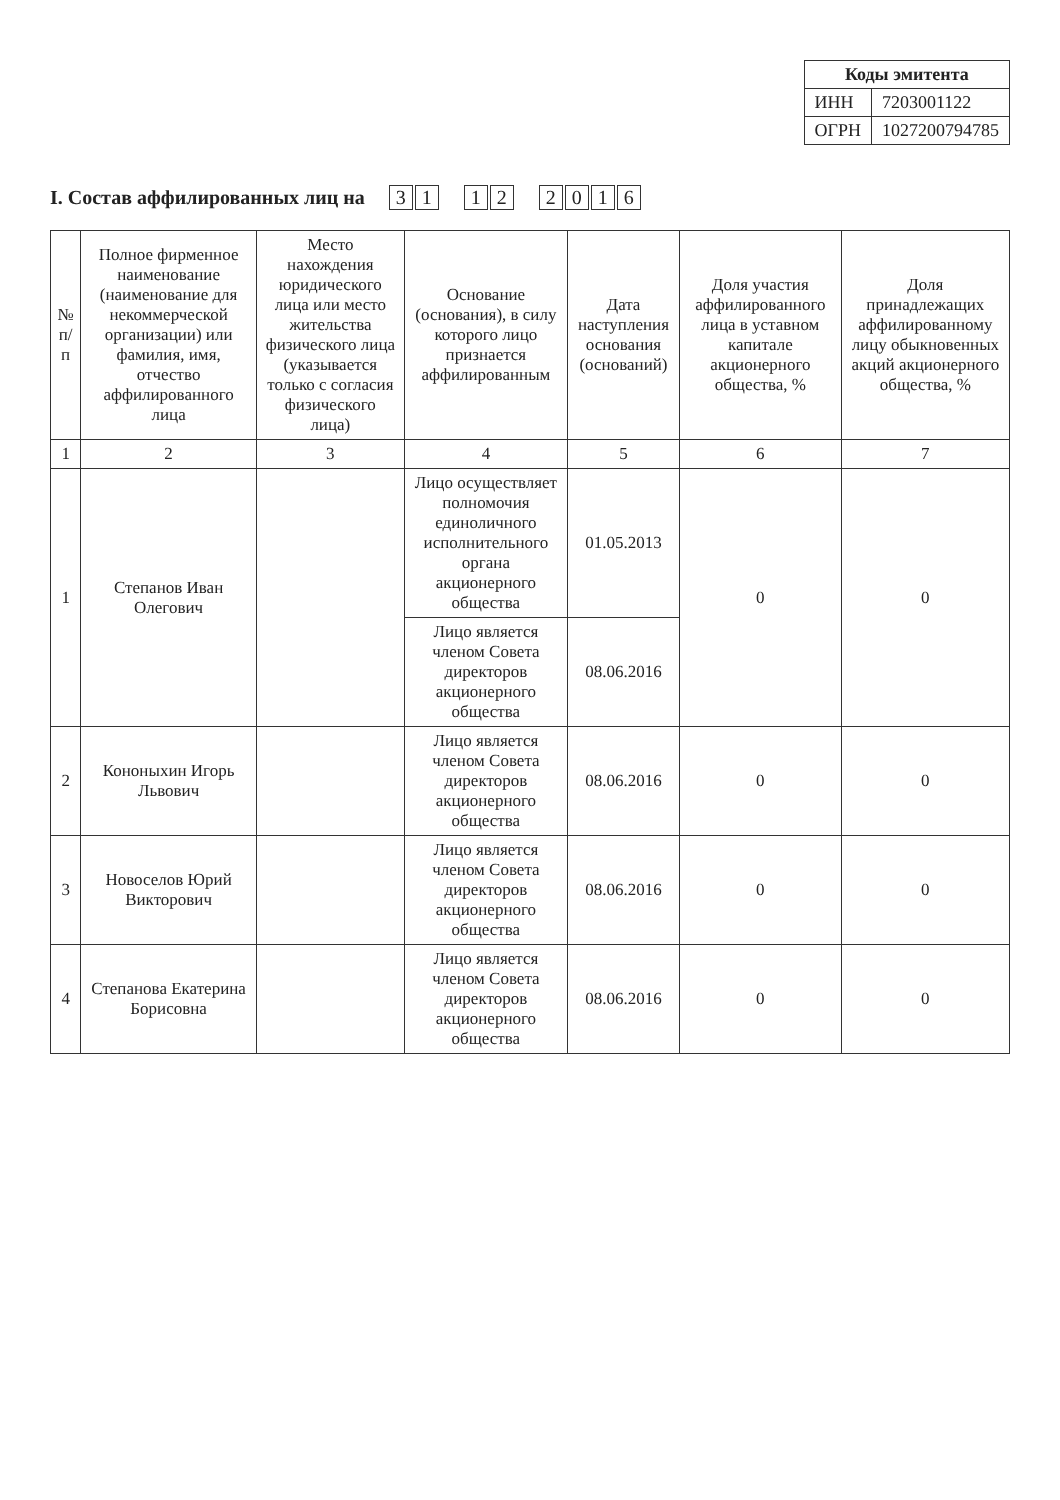| Коды эмитента | |
| --- | --- |
| ИНН | 7203001122 |
| ОГРН | 1027200794785 |
I. Состав аффилированных лиц на 3 1 1 2 2016
| № п/п | Полное фирменное наименование (наименование для некоммерческой организации) или фамилия, имя, отчество аффилированного лица | Место нахождения юридического лица или место жительства физического лица (указывается только с согласия физического лица) | Основание (основания), в силу которого лицо признается аффилированным | Дата наступления основания (оснований) | Доля участия аффилированного лица в уставном капитале акционерного общества, % | Доля принадлежащих аффилированному лицу обыкновенных акций акционерного общества, % |
| --- | --- | --- | --- | --- | --- | --- |
| 1 | 2 | 3 | 4 | 5 | 6 | 7 |
| 1 | Степанов Иван Олегович | | Лицо осуществляет полномочия единоличного исполнительного органа акционерного общества | 01.05.2013 | 0 | 0 |
| | | | Лицо является членом Совета директоров акционерного общества | 08.06.2016 | | |
| 2 | Кононыхин Игорь Львович | | Лицо является членом Совета директоров акционерного общества | 08.06.2016 | 0 | 0 |
| 3 | Новоселов Юрий Викторович | | Лицо является членом Совета директоров акционерного общества | 08.06.2016 | 0 | 0 |
| 4 | Степанова Екатерина Борисовна | | Лицо является членом Совета директоров акционерного общества | 08.06.2016 | 0 | 0 |